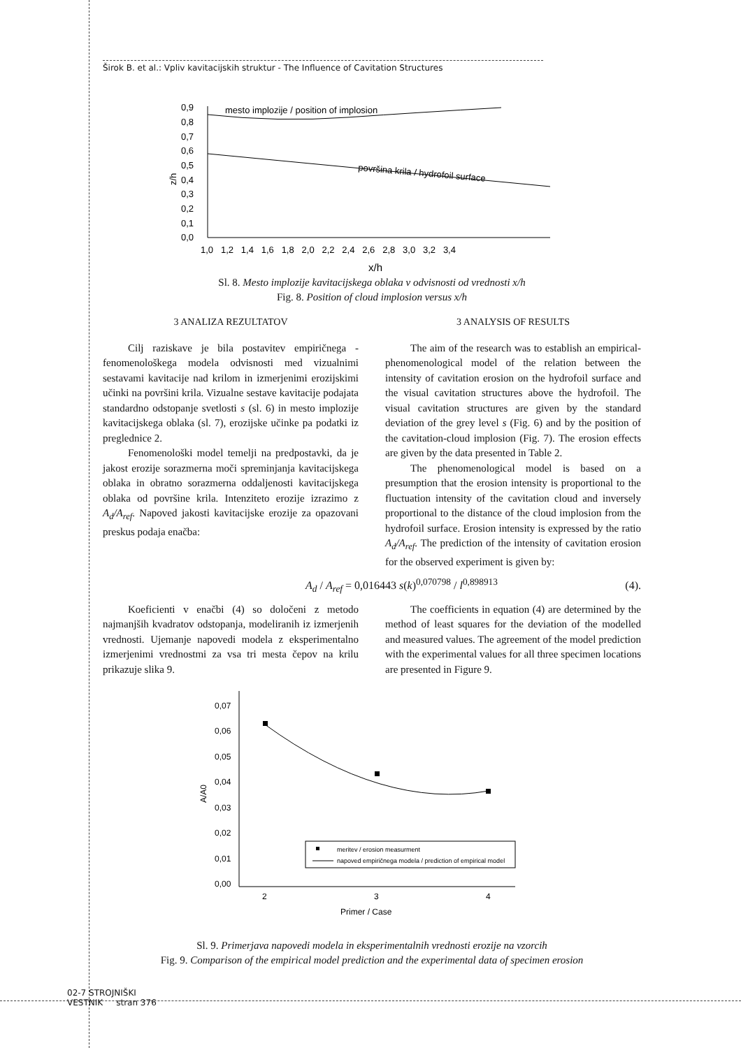Širok B. et al.: Vpliv kavitacijskih struktur - The Influence of Cavitation Structures
0,9
0,8
0,7
0,6
0,5
0,4
0,3
0,2
0,1
0,0
1,0 1,2 1,4 1,6 1,8 2,0 2,2 2,4 2,6 2,8 3,0 3,2 3,4
x/h
z/h
mesto implozije / position of implosion
površina krila / hydrofoil surface
Sl. 8. Mesto implozije kavitacijskega oblaka v odvisnosti od vrednosti x/h
Fig. 8. Position of cloud implosion versus x/h
3 ANALIZA REZULTATOV
Cilj raziskave je bila postavitev empiričnega - fenomenološkega modela odvisnosti med vizualnimi sestavami kavitacije nad krilom in izmerjenimi erozijskimi učinki na površini krila. Vizualne sestave kavitacije podajata standardno odstopanje svetlosti s (sl. 6) in mesto implozije kavitacijskega oblaka (sl. 7), erozijske učinke pa podatki iz preglednice 2.
Fenomenološki model temelji na predpostavki, da je jakost erozije sorazmerna moči spreminjanja kavitacijskega oblaka in obratno sorazmerna oddaljenosti kavitacijskega oblaka od površine krila. Intenziteto erozije izrazimo z A<sub>d</sub>/A<sub>ref</sub>. Napoved jakosti kavitacijske erozije za opazovani preskus podaja enačba:
3 ANALYSIS OF RESULTS
The aim of the research was to establish an empirical-phenomenological model of the relation between the intensity of cavitation erosion on the hydrofoil surface and the visual cavitation structures above the hydrofoil. The visual cavitation structures are given by the standard deviation of the grey level s (Fig. 6) and by the position of the cavitation-cloud implosion (Fig. 7). The erosion effects are given by the data presented in Table 2.
The phenomenological model is based on a presumption that the erosion intensity is proportional to the fluctuation intensity of the cavitation cloud and inversely proportional to the distance of the cloud implosion from the hydrofoil surface. Erosion intensity is expressed by the ratio A<sub>d</sub>/A<sub>ref</sub>. The prediction of the intensity of cavitation erosion for the observed experiment is given by:
A<sub>d</sub> / A<sub>ref</sub> = 0,016443 s(k)<sup>0,070798</sup> / l<sup>0,898913</sup> (4).
Koeficienti v enačbi (4) so določeni z metodo najmanjših kvadratov odstopanja, modeliranih iz izmerjenih vrednosti. Ujemanje napovedi modela z eksperimentalno izmerjenimi vrednostmi za vsa tri mesta čepov na krilu prikazuje slika 9.
The coefficients in equation (4) are determined by the method of least squares for the deviation of the modelled and measured values. The agreement of the model prediction with the experimental values for all three specimen locations are presented in Figure 9.
0,07
0,06
0,05
0,04
0,03
0,02
0,01
0,00
2
3
4
Primer / Case
A/A0
meritev / erosion measurment
napoved empiričnega modela / prediction of empirical model
Sl. 9. Primerjava napovedi modela in eksperimentalnih vrednosti erozije na vzorcih
Fig. 9. Comparison of the empirical model prediction and the experimental data of specimen erosion
02-7 STROJNIŠKI
VESTNIK stran 376